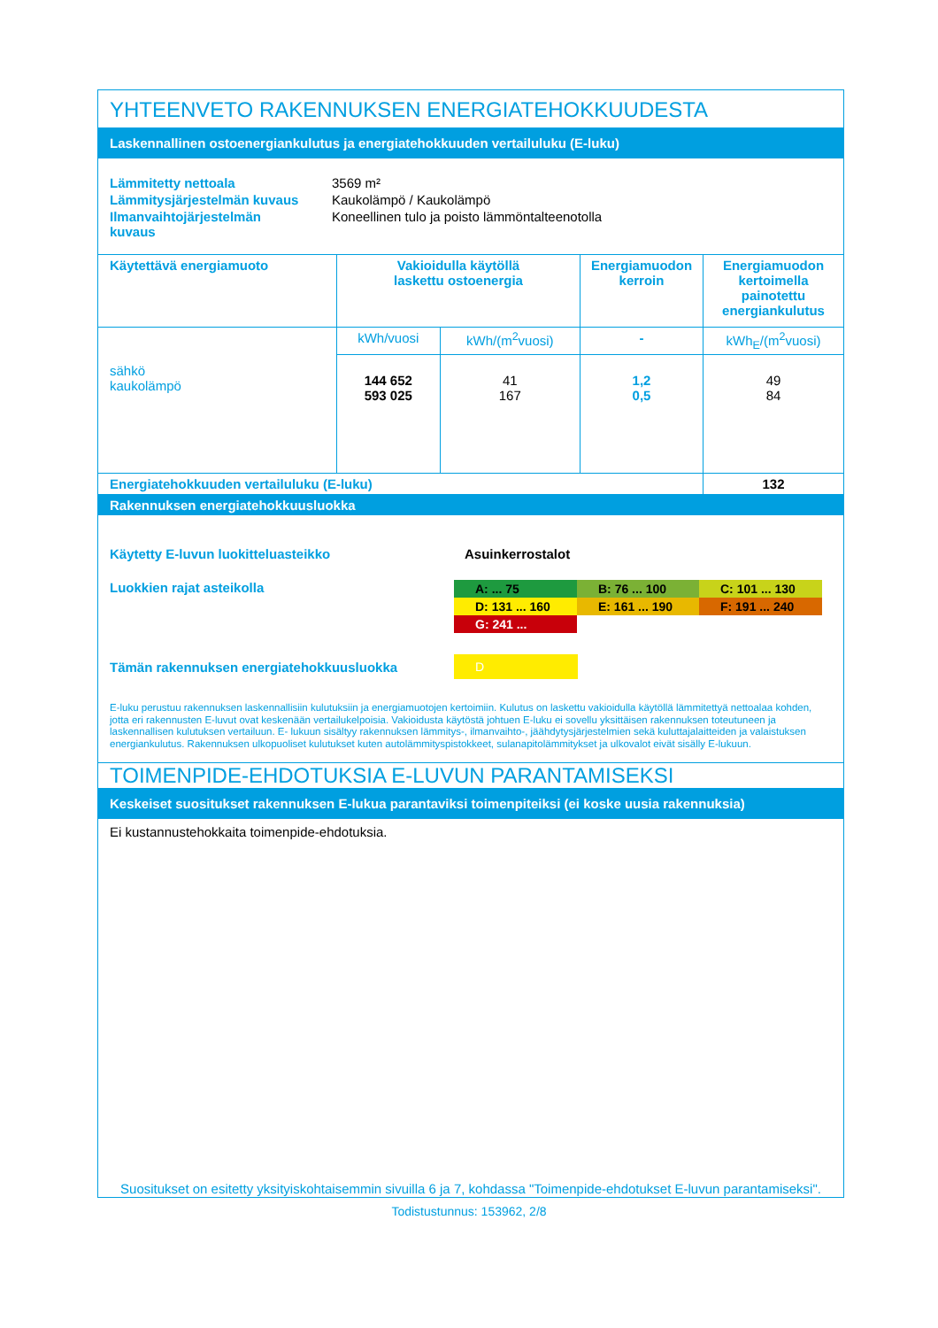YHTEENVETO RAKENNUKSEN ENERGIATEHOKKUUDESTA
Laskennallinen ostoenergiankulutus ja energiatehokkuuden vertailuluku (E-luku)
| Lämmitetty nettoala | 3569 m² |
| Lämmitysjärjestelmän kuvaus | Kaukolämpö / Kaukolämpö |
| Ilmanvaihtojärjestelmän kuvaus | Koneellinen tulo ja poisto lämmöntalteenotolla |
| Käytettävä energiamuoto | Vakioidulla käytöllä laskettu ostoenergia | | Energiamuodon kerroin | Energiamuodon kertoimella painotettu energiankulutus |
| sähkö kaukolämpö | kWh/vuosi | kWh/(m<sup>2</sup>vuosi) | - | kWh<sub>E</sub>/(m<sup>2</sup>vuosi) |
| | 144 652 593 025 | 41 167 | 1,2 0,5 | 49 84 |
| Energiatehokkuuden vertailuluku (E-luku) | | | | 132 |
Rakennuksen energiatehokkuusluokka
| Käytetty E-luvun luokitteluasteikko | Asuinkerrostalot |
Luokkien rajat asteikolla
| A: ... 75 | B: 76 ... 100 | C: 101 ... 130 |
| D: 131 ... 160 | E: 161 ... 190 | F: 191 ... 240 |
| G: 241 ... | | |
Tämän rakennuksen energiatehokkuusluokka
D
E-luku perustuu rakennuksen laskennallisiin kulutuksiin ja energiamuotojen kertoimiin. Kulutus on laskettu vakioidulla käytöllä lämmitettyä nettoalaa kohden, jotta eri rakennusten E-luvut ovat keskenään vertailukelpoisia. Vakioidusta käytöstä johtuen E-luku ei sovellu yksittäisen rakennuksen toteutuneen ja laskennallisen kulutuksen vertailuun. E- lukuun sisältyy rakennuksen lämmitys-, ilmanvaihto-, jäähdytysjärjestelmien sekä kuluttajalaitteiden ja valaistuksen energiankulutus. Rakennuksen ulkopuoliset kulutukset kuten autolämmityspistokkeet, sulanapitolämmitykset ja ulkovalot eivät sisälly E-lukuun.
TOIMENPIDE-EHDOTUKSIA E-LUVUN PARANTAMISEKSI
Keskeiset suositukset rakennuksen E-lukua parantaviksi toimenpiteiksi (ei koske uusia rakennuksia)
Ei kustannustehokkaita toimenpide-ehdotuksia.
Suositukset on esitetty yksityiskohtaisemmin sivuilla 6 ja 7, kohdassa "Toimenpide-ehdotukset E-luvun parantamiseksi".
Todistustunnus: 153962, 2/8